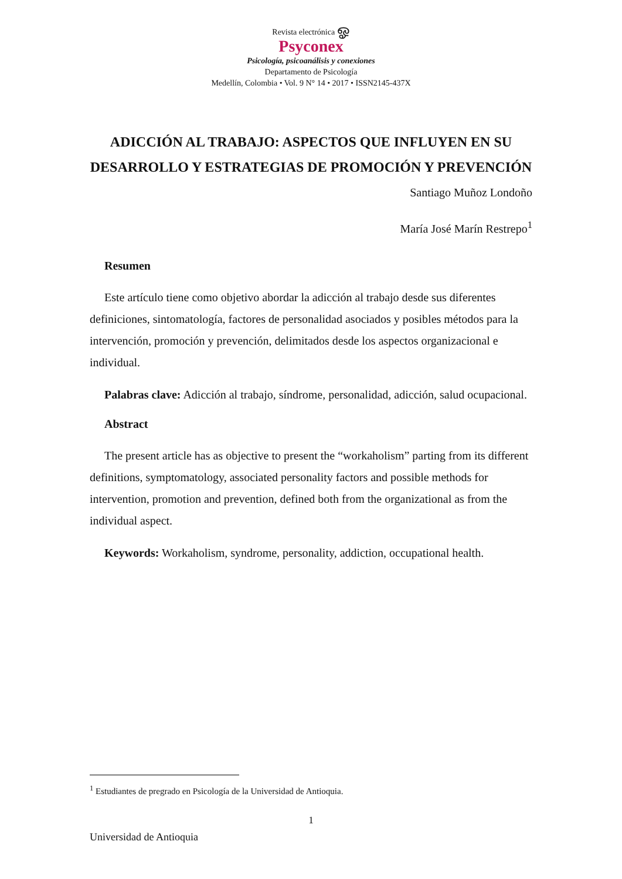Revista electrónica ஓ
Psyconex
Psicología, psicoanálisis y conexiones
Departamento de Psicología
Medellín, Colombia • Vol. 9 N° 14 • 2017 • ISSN2145-437X
ADICCIÓN AL TRABAJO: ASPECTOS QUE INFLUYEN EN SU DESARROLLO Y ESTRATEGIAS DE PROMOCIÓN Y PREVENCIÓN
Santiago Muñoz Londoño
María José Marín Restrepo<sup>1</sup>
Resumen
Este artículo tiene como objetivo abordar la adicción al trabajo desde sus diferentes definiciones, sintomatología, factores de personalidad asociados y posibles métodos para la intervención, promoción y prevención, delimitados desde los aspectos organizacional e individual.
Palabras clave: Adicción al trabajo, síndrome, personalidad, adicción, salud ocupacional.
Abstract
The present article has as objective to present the “workaholism” parting from its different definitions, symptomatology, associated personality factors and possible methods for intervention, promotion and prevention, defined both from the organizational as from the individual aspect.
Keywords: Workaholism, syndrome, personality, addiction, occupational health.
<sup>1</sup> Estudiantes de pregrado en Psicología de la Universidad de Antioquia.
1
Universidad de Antioquia